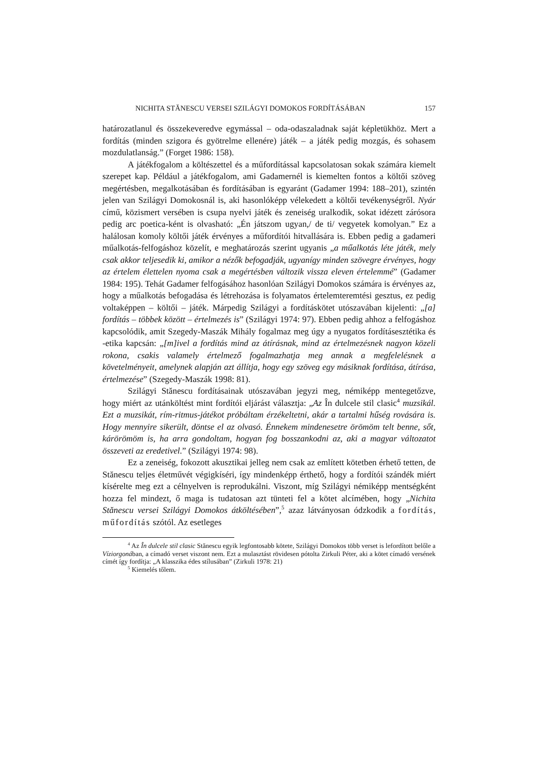NICHITA STĂNESCU VERSEI SZILÁGYI DOMOKOS FORDÍTÁSÁBAN 157
határozatlanul és összekeveredve egymással – oda-odaszaladnak saját képletükhöz. Mert a fordítás (minden szigora és gyötrelme ellenére) játék – a játék pedig mozgás, és sohasem mozdulatlanság.” (Forget 1986: 158).
A játékfogalom a költészettel és a műfordítással kapcsolatosan sokak számára kiemelt szerepet kap. Például a játékfogalom, ami Gadamernél is kiemelten fontos a költői szöveg megértésben, megalkotásában és fordításában is egyaránt (Gadamer 1994: 188–201), szintén jelen van Szilágyi Domokosnál is, aki hasonlóképp vélekedett a költői tevékenységről. Nyár című, közismert versében is csupa nyelvi játék és zeneiség uralkodik, sokat idézett zárósora pedig arc poetica-ként is olvasható: „Én játszom ugyan,/ de ti/ vegyetek komolyan.” Ez a halálosan komoly költői játék érvényes a műfordítói hitvallására is. Ebben pedig a gadameri műalkotás-felfogáshoz közelít, e meghatározás szerint ugyanis „a műalkotás léte játék, mely csak akkor teljesedik ki, amikor a nézők befogadják, ugyanígy minden szövegre érvényes, hogy az értelem élettelen nyoma csak a megértésben változik vissza eleven értelemmé” (Gadamer 1984: 195). Tehát Gadamer felfogásához hasonlóan Szilágyi Domokos számára is érvényes az, hogy a műalkotás befogadása és létrehozása is folyamatos értelemteremtési gesztus, ez pedig voltaképpen – költői – játék. Márpedig Szilágyi a fordításkötet utószavában kijelenti: „[a] fordítás – többek között – értelmezés is” (Szilágyi 1974: 97). Ebben pedig ahhoz a felfogáshoz kapcsolódik, amit Szegedy-Maszák Mihály fogalmaz meg úgy a nyugatos fordításesztétika és -etika kapcsán: „[m]ivel a fordítás mind az átírásnak, mind az értelmezésnek nagyon közeli rokona, csakis valamely értelmező fogalmazhatja meg annak a megfelelésnek a követelményeit, amelynek alapján azt állítja, hogy egy szöveg egy másiknak fordítása, átírása, értelmezése” (Szegedy-Maszák 1998: 81).
Szilágyi Stănescu fordításainak utószavában jegyzi meg, némiképp mentegetőzve, hogy miért az utánköltést mint fordítói eljárást választja: „Az În dulcele stil clasic<sup>4</sup> muzsikál. Ezt a muzsikát, rím-ritmus-játékot próbáltam érzékeltetni, akár a tartalmi hűség rovására is. Hogy mennyire sikerült, döntse el az olvasó. Énnekem mindenesetre örömöm telt benne, sőt, kárörömöm is, ha arra gondoltam, hogyan fog bosszankodni az, aki a magyar változatot összeveti az eredetivel.” (Szilágyi 1974: 98).
Ez a zeneiség, fokozott akusztikai jelleg nem csak az említett kötetben érhető tetten, de Stănescu teljes életművét végigkíséri, így mindenképp érthető, hogy a fordítói szándék miért kísérelte meg ezt a célnyelven is reprodukálni. Viszont, míg Szilágyi némiképp mentségként hozza fel mindezt, ő maga is tudatosan azt tünteti fel a kötet alcímében, hogy „Nichita Stănescu versei Szilágyi Domokos átköltésében”,<sup>5</sup> azaz látványosan ódzkodik a fordítás, műfordítás szótól. Az esetleges
<sup>4</sup> Az În dulcele stil clasic Stănescu egyik legfontosabb kötete, Szilágyi Domokos több verset is lefordított belőle a Víziorgonában, a címadó verset viszont nem. Ezt a mulasztást rövidesen pótolta Zirkuli Péter, aki a kötet címadó versének címét így fordítja: „A klasszika édes stílusában” (Zirkuli 1978: 21)
<sup>5</sup> Kiemelés tőlem.